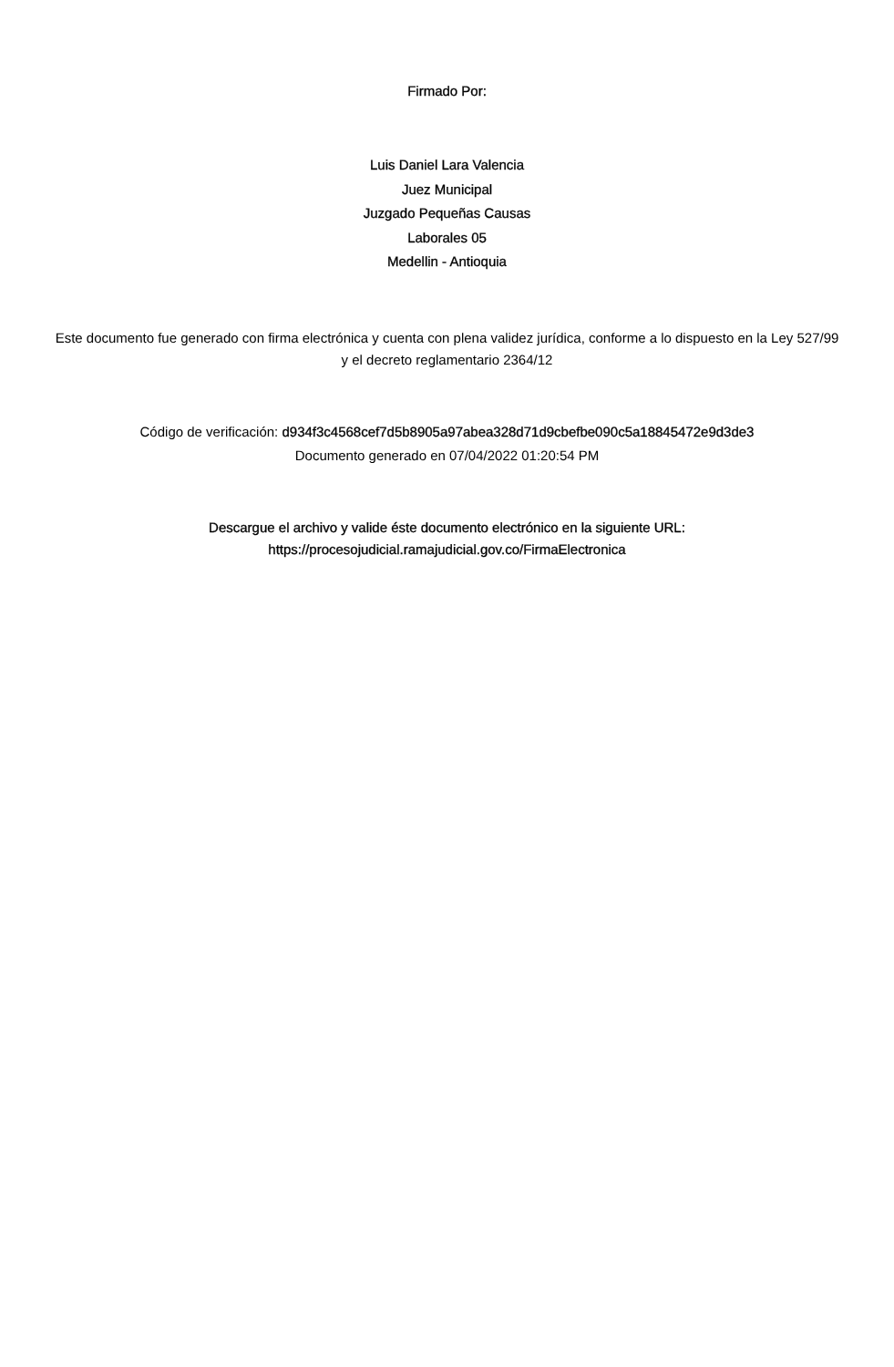Firmado Por:
Luis Daniel Lara Valencia
Juez Municipal
Juzgado Pequeñas Causas
Laborales 05
Medellin - Antioquia
Este documento fue generado con firma electrónica y cuenta con plena validez jurídica, conforme a lo dispuesto en la Ley 527/99 y el decreto reglamentario 2364/12
Código de verificación: d934f3c4568cef7d5b8905a97abea328d71d9cbefbe090c5a18845472e9d3de3
Documento generado en 07/04/2022 01:20:54 PM
Descargue el archivo y valide éste documento electrónico en la siguiente URL:
https://procesojudicial.ramajudicial.gov.co/FirmaElectronica